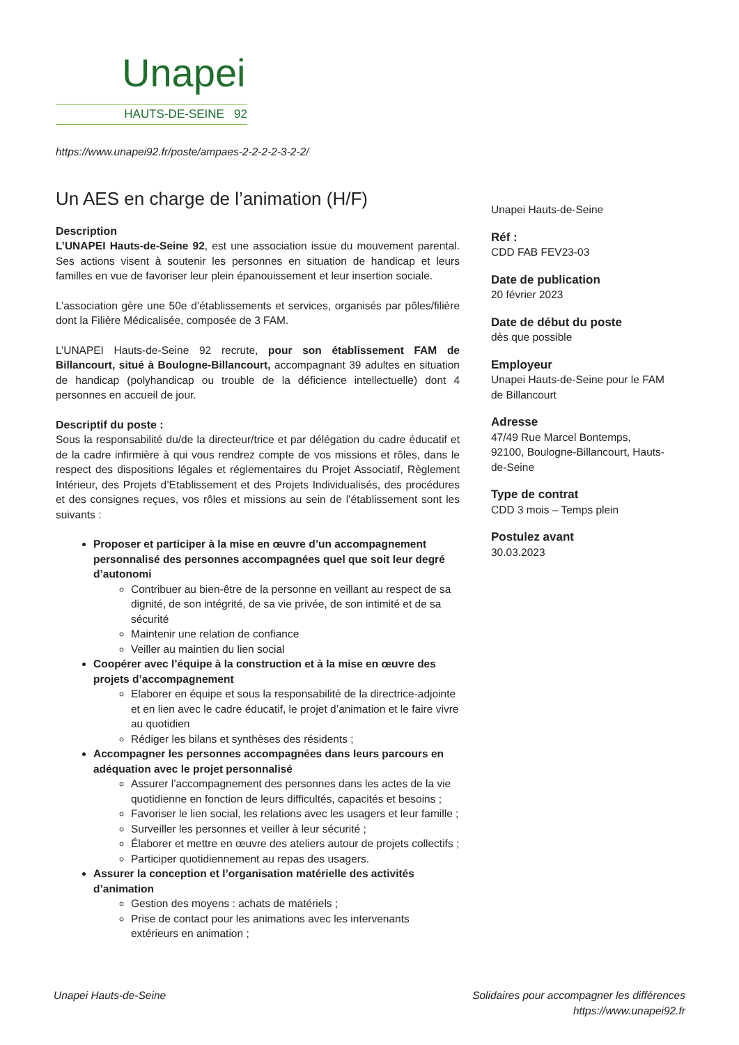Unapei
HAUTS-DE-SEINE 92
https://www.unapei92.fr/poste/ampaes-2-2-2-2-3-2-2/
Un AES en charge de l’animation (H/F)
Description
L’UNAPEI Hauts-de-Seine 92, est une association issue du mouvement parental. Ses actions visent à soutenir les personnes en situation de handicap et leurs familles en vue de favoriser leur plein épanouissement et leur insertion sociale.
L’association gère une 50e d’établissements et services, organisés par pôles/filière dont la Filière Médicalisée, composée de 3 FAM.
L’UNAPEI Hauts-de-Seine 92 recrute, pour son établissement FAM de Billancourt, situé à Boulogne-Billancourt, accompagnant 39 adultes en situation de handicap (polyhandicap ou trouble de la déficience intellectuelle) dont 4 personnes en accueil de jour.
Descriptif du poste :
Sous la responsabilité du/de la directeur/trice et par délégation du cadre éducatif et de la cadre infirmière à qui vous rendrez compte de vos missions et rôles, dans le respect des dispositions légales et réglementaires du Projet Associatif, Règlement Intérieur, des Projets d’Etablissement et des Projets Individualisés, des procédures et des consignes reçues, vos rôles et missions au sein de l’établissement sont les suivants :
Proposer et participer à la mise en œuvre d’un accompagnement personnalisé des personnes accompagnées quel que soit leur degré d’autonomi
Contribuer au bien-être de la personne en veillant au respect de sa dignité, de son intégrité, de sa vie privée, de son intimité et de sa sécurité
Maintenir une relation de confiance
Veiller au maintien du lien social
Coopérer avec l’équipe à la construction et à la mise en œuvre des projets d’accompagnement
Elaborer en équipe et sous la responsabilité de la directrice-adjointe et en lien avec le cadre éducatif, le projet d’animation et le faire vivre au quotidien
Rédiger les bilans et synthèses des résidents ;
Accompagner les personnes accompagnées dans leurs parcours en adéquation avec le projet personnalisé
Assurer l’accompagnement des personnes dans les actes de la vie quotidienne en fonction de leurs difficultés, capacités et besoins ;
Favoriser le lien social, les relations avec les usagers et leur famille ;
Surveiller les personnes et veiller à leur sécurité ;
Élaborer et mettre en œuvre des ateliers autour de projets collectifs ;
Participer quotidiennement au repas des usagers.
Assurer la conception et l’organisation matérielle des activités d’animation
Gestion des moyens : achats de matériels ;
Prise de contact pour les animations avec les intervenants extérieurs en animation ;
Unapei Hauts-de-Seine
Réf :
CDD FAB FEV23-03
Date de publication
20 février 2023
Date de début du poste
dès que possible
Employeur
Unapei Hauts-de-Seine pour le FAM de Billancourt
Adresse
47/49 Rue Marcel Bontemps, 92100, Boulogne-Billancourt, Hauts-de-Seine
Type de contrat
CDD 3 mois – Temps plein
Postulez avant
30.03.2023
Unapei Hauts-de-Seine Solidaires pour accompagner les différences
https://www.unapei92.fr